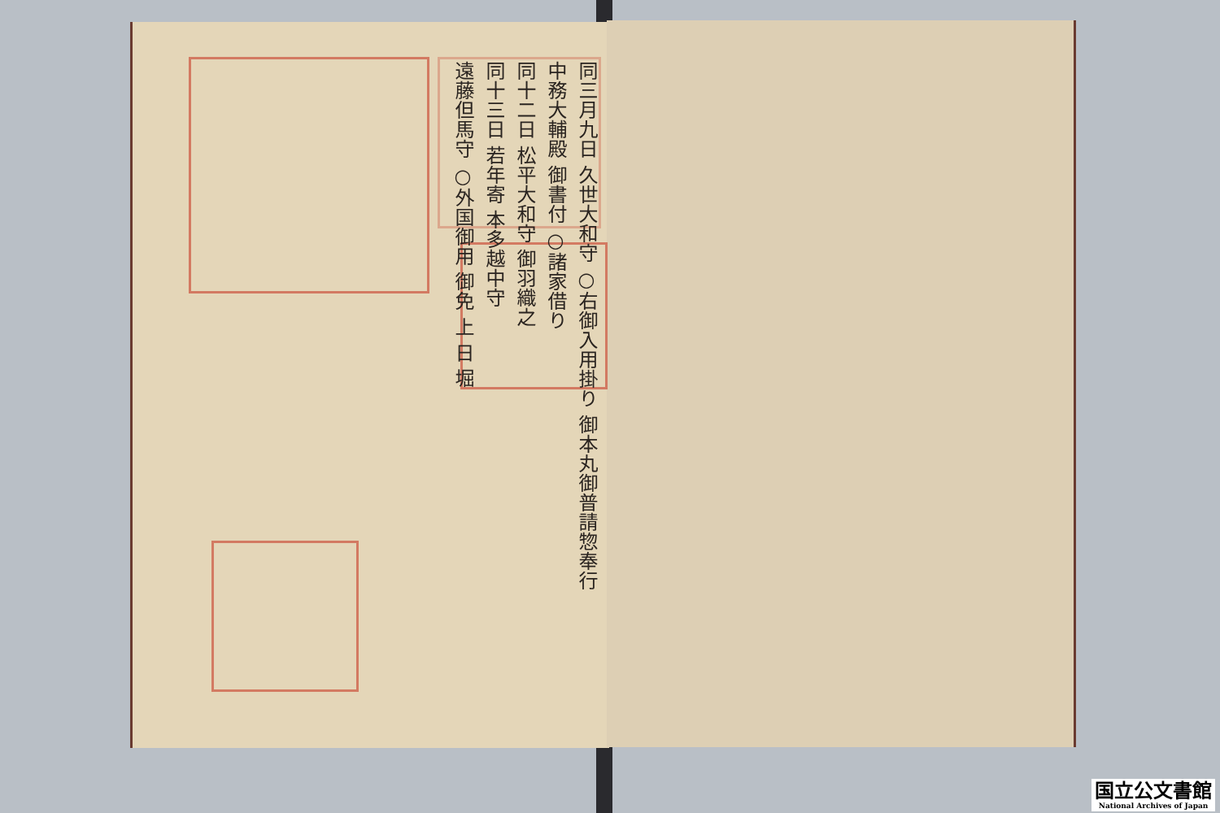同三月九日 久世大和守 ○右御入用掛り 御本丸御普請惣奉行
中務大輔殿 御書付 ○諸家借り
同十二日 松平大和守 御羽織之
同十三日 若年寄 本多越中守
遠藤但馬守 ○外国御用 御免 上 日 堀
国立公文書館
National Archives of Japan